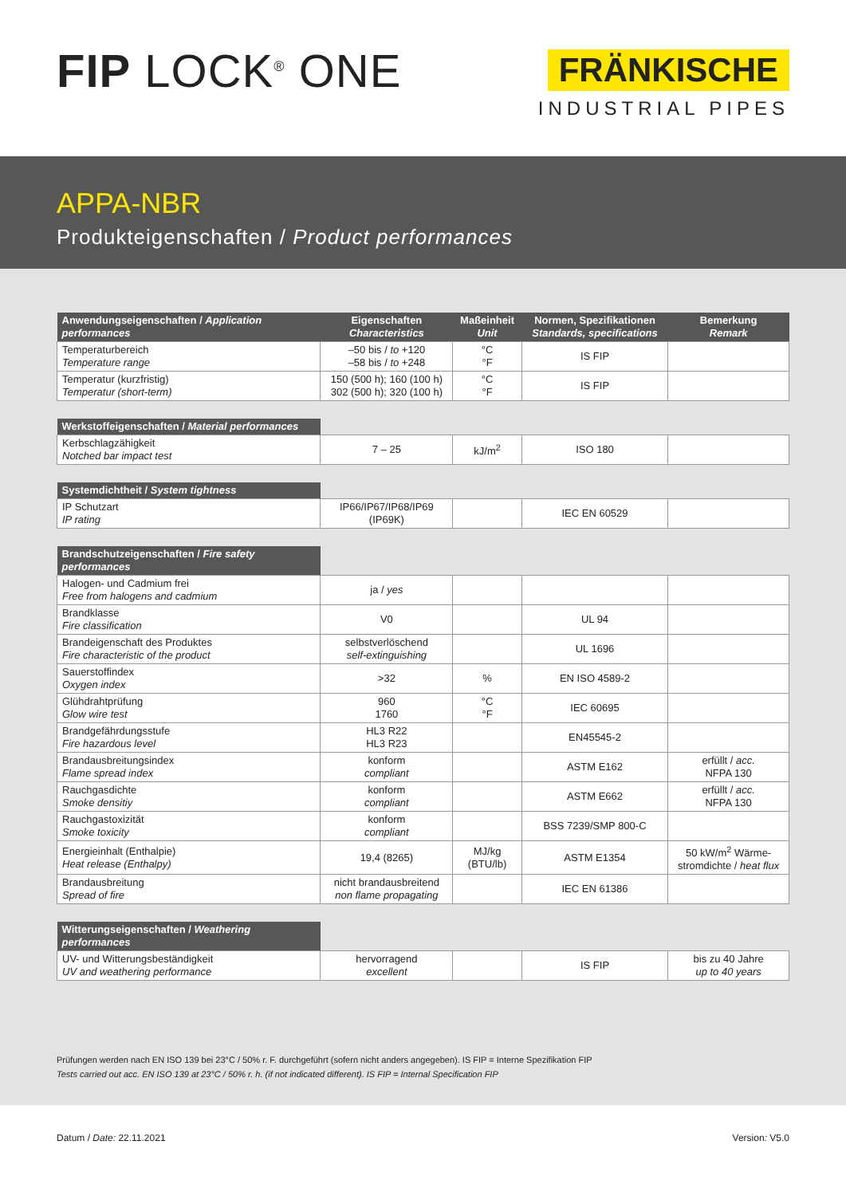FIP LOCK<sup>®</sup> ONE
FRÄNKISCHE
INDUSTRIAL PIPES
APPA-NBR
Produkteigenschaften / Product performances
| Anwendungseigenschaften / Application performances | Eigenschaften Characteristics | Maßeinheit Unit | Normen, Spezifikationen Standards, specifications | Bemerkung Remark |
| --- | --- | --- | --- | --- |
| Temperaturbereich Temperature range | –50 bis / to +120 –58 bis / to +248 | °C °F | IS FIP | |
| Temperatur (kurzfristig) Temperatur (short-term) | 150 (500 h); 160 (100 h) 302 (500 h); 320 (100 h) | °C °F | IS FIP | |
| Werkstoffeigenschaften / Material performances | | | | |
| Kerbschlagzähigkeit Notched bar impact test | 7 – 25 | kJ/m<sup>2</sup> | ISO 180 | |
| Systemdichtheit / System tightness | | | | |
| IP Schutzart IP rating | IP66/IP67/IP68/IP69 (IP69K) | | IEC EN 60529 | |
| Brandschutzeigenschaften / Fire safety performances | | | | |
| Halogen- und Cadmium frei Free from halogens and cadmium | ja / yes | | | |
| Brandklasse Fire classification | V0 | | UL 94 | |
| Brandeigenschaft des Produktes Fire characteristic of the product | selbstverlöschend self-extinguishing | | UL 1696 | |
| Sauerstoffindex Oxygen index | >32 | % | EN ISO 4589-2 | |
| Glühdrahtprüfung Glow wire test | 960 1760 | °C °F | IEC 60695 | |
| Brandgefährdungsstufe Fire hazardous level | HL3 R22 HL3 R23 | | EN45545-2 | |
| Brandausbreitungsindex Flame spread index | konform compliant | | ASTM E162 | erfüllt / acc. NFPA 130 |
| Rauchgasdichte Smoke densitiy | konform compliant | | ASTM E662 | erfüllt / acc. NFPA 130 |
| Rauchgastoxizität Smoke toxicity | konform compliant | | BSS 7239/SMP 800-C | |
| Energieinhalt (Enthalpie) Heat release (Enthalpy) | 19,4 (8265) | MJ/kg (BTU/lb) | ASTM E1354 | 50 kW/m<sup>2</sup> Wärme- stromdichte / heat flux |
| Brandausbreitung Spread of fire | nicht brandausbreitend non flame propagating | | IEC EN 61386 | |
| Witterungseigenschaften / Weathering performances | | | | |
| UV- und Witterungsbeständigkeit UV and weathering performance | hervorragend excellent | | IS FIP | bis zu 40 Jahre up to 40 years |
Prüfungen werden nach EN ISO 139 bei 23°C / 50% r. F. durchgeführt (sofern nicht anders angegeben). IS FIP = Interne Spezifikation FIP
Tests carried out acc. EN ISO 139 at 23°C / 50% r. h. (if not indicated different). IS FIP = Internal Specification FIP
Datum / Date: 22.11.2021 Version: V5.0